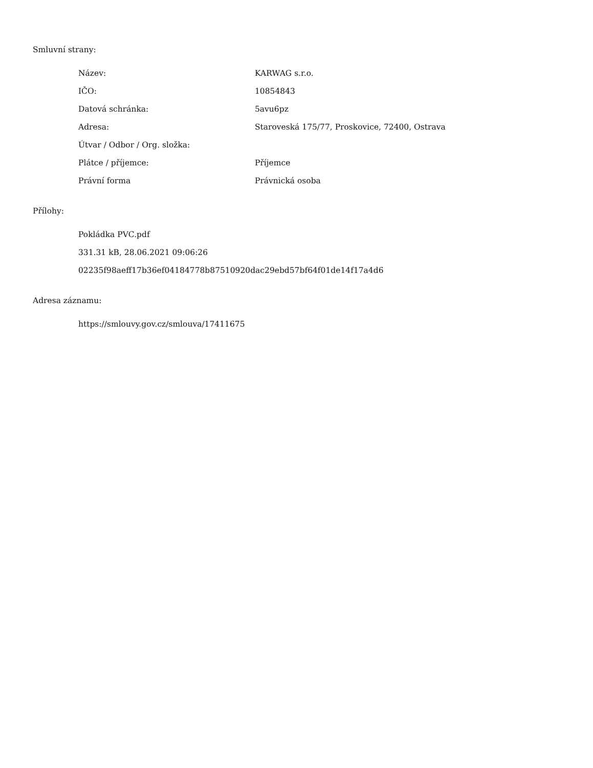Smluvní strany:
| Název: | KARWAG s.r.o. |
| IČO: | 10854843 |
| Datová schránka: | 5avu6pz |
| Adresa: | Staroveská 175/77, Proskovice, 72400, Ostrava |
| Útvar / Odbor / Org. složka: | |
| Plátce / příjemce: | Příjemce |
| Právní forma | Právnická osoba |
Přílohy:
Pokládka PVC.pdf
331.31 kB, 28.06.2021 09:06:26
02235f98aeff17b36ef04184778b87510920dac29ebd57bf64f01de14f17a4d6
Adresa záznamu:
https://smlouvy.gov.cz/smlouva/17411675